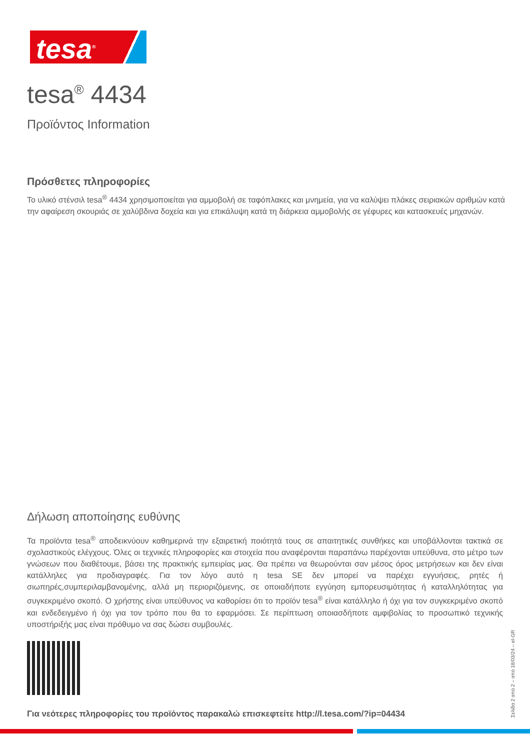tesa<sup>®</sup>
tesa<sup>®</sup> 4434
Προϊόντος Information
Πρόσθετες πληροφορίες
Το υλικό στένσιλ tesa<sup>®</sup> 4434 χρησιμοποιείται για αμμοβολή σε ταφόπλακες και μνημεία, για να καλύψει πλάκες σειριακών αριθμών κατά την αφαίρεση σκουριάς σε χαλύβδινα δοχεία και για επικάλυψη κατά τη διάρκεια αμμοβολής σε γέφυρες και κατασκευές μηχανών.
Δήλωση αποποίησης ευθύνης
Τα προϊόντα tesa<sup>®</sup> αποδεικνύουν καθημερινά την εξαιρετική ποιότητά τους σε απαιτητικές συνθήκες και υποβάλλονται τακτικά σε σχολαστικούς ελέγχους. Όλες οι τεχνικές πληροφορίες και στοιχεία που αναφέρονται παραπάνω παρέχονται υπεύθυνα, στο μέτρο των γνώσεων που διαθέτουμε, βάσει της πρακτικής εμπειρίας μας. Θα πρέπει να θεωρούνται σαν μέσος όρος μετρήσεων και δεν είναι κατάλληλες για προδιαγραφές. Για τον λόγο αυτό η tesa SE δεν μπορεί να παρέχει εγγυήσεις, ρητές ή σιωπηρές,συμπεριλαμβανομένης, αλλά μη περιοριζόμενης, σε οποιαδήποτε εγγύηση εμπορευσιμότητας ή καταλληλότητας για συγκεκριμένο σκοπό. Ο χρήστης είναι υπεύθυνος να καθορίσει ότι το προϊόν tesa<sup>®</sup> είναι κατάλληλο ή όχι για τον συγκεκριμένο σκοπό και ενδεδειγμένο ή όχι για τον τρόπο που θα το εφαρμόσει. Σε περίπτωση οποιασδήποτε αμφιβολίας το προσωπικό τεχνικής υποστήριξής μας είναι πρόθυμο να σας δώσει συμβουλές.
Για νεότερες πληροφορίες του προϊόντος παρακαλώ επισκεφτείτε http://l.tesa.com/?ip=04434
Σελίδα 2 από 2 – από 18/03/24 – el-GR